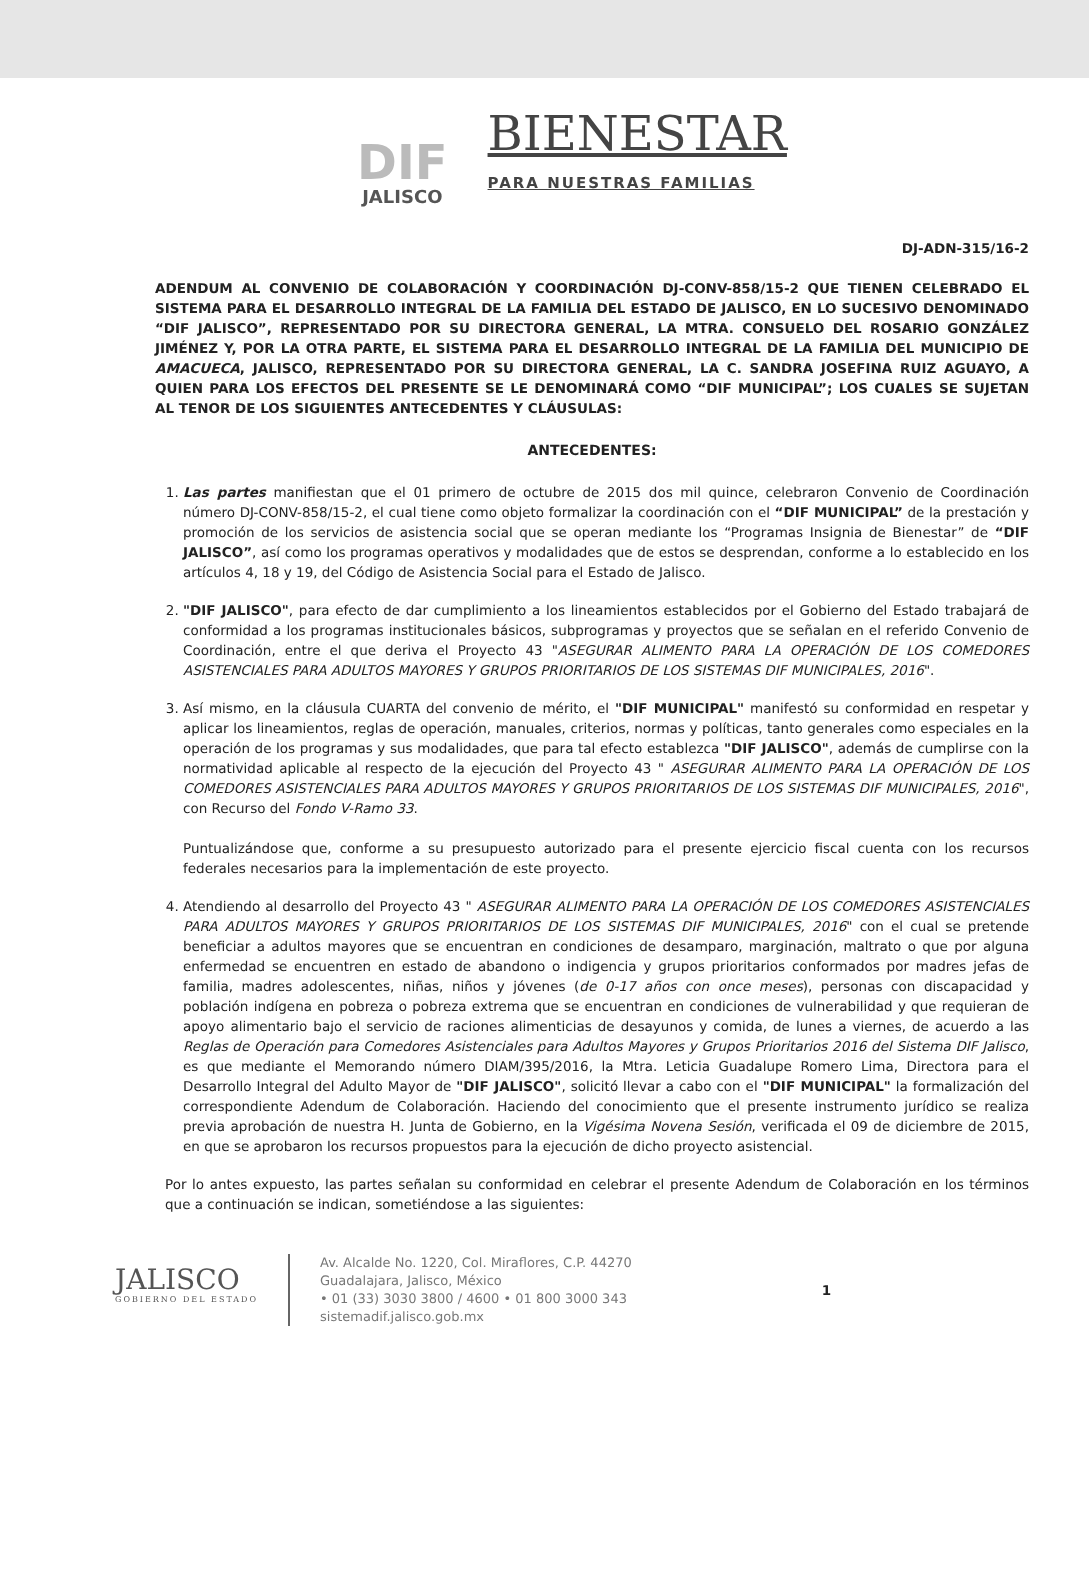DIF
JALISCO
BIENESTAR
PARA NUESTRAS FAMILIAS
DJ-ADN-315/16-2
ADENDUM AL CONVENIO DE COLABORACIÓN Y COORDINACIÓN DJ-CONV-858/15-2 QUE TIENEN CELEBRADO EL SISTEMA PARA EL DESARROLLO INTEGRAL DE LA FAMILIA DEL ESTADO DE JALISCO, EN LO SUCESIVO DENOMINADO “DIF JALISCO”, REPRESENTADO POR SU DIRECTORA GENERAL, LA MTRA. CONSUELO DEL ROSARIO GONZÁLEZ JIMÉNEZ Y, POR LA OTRA PARTE, EL SISTEMA PARA EL DESARROLLO INTEGRAL DE LA FAMILIA DEL MUNICIPIO DE AMACUECA, JALISCO, REPRESENTADO POR SU DIRECTORA GENERAL, LA C. SANDRA JOSEFINA RUIZ AGUAYO, A QUIEN PARA LOS EFECTOS DEL PRESENTE SE LE DENOMINARÁ COMO “DIF MUNICIPAL”; LOS CUALES SE SUJETAN AL TENOR DE LOS SIGUIENTES ANTECEDENTES Y CLÁUSULAS:
ANTECEDENTES:
1. Las partes manifiestan que el 01 primero de octubre de 2015 dos mil quince, celebraron Convenio de Coordinación número DJ-CONV-858/15-2, el cual tiene como objeto formalizar la coordinación con el “DIF MUNICIPAL” de la prestación y promoción de los servicios de asistencia social que se operan mediante los “Programas Insignia de Bienestar” de “DIF JALISCO”, así como los programas operativos y modalidades que de estos se desprendan, conforme a lo establecido en los artículos 4, 18 y 19, del Código de Asistencia Social para el Estado de Jalisco.
2. "DIF JALISCO", para efecto de dar cumplimiento a los lineamientos establecidos por el Gobierno del Estado trabajará de conformidad a los programas institucionales básicos, subprogramas y proyectos que se señalan en el referido Convenio de Coordinación, entre el que deriva el Proyecto 43 "ASEGURAR ALIMENTO PARA LA OPERACIÓN DE LOS COMEDORES ASISTENCIALES PARA ADULTOS MAYORES Y GRUPOS PRIORITARIOS DE LOS SISTEMAS DIF MUNICIPALES, 2016".
3. Así mismo, en la cláusula CUARTA del convenio de mérito, el "DIF MUNICIPAL" manifestó su conformidad en respetar y aplicar los lineamientos, reglas de operación, manuales, criterios, normas y políticas, tanto generales como especiales en la operación de los programas y sus modalidades, que para tal efecto establezca "DIF JALISCO", además de cumplirse con la normatividad aplicable al respecto de la ejecución del Proyecto 43 " ASEGURAR ALIMENTO PARA LA OPERACIÓN DE LOS COMEDORES ASISTENCIALES PARA ADULTOS MAYORES Y GRUPOS PRIORITARIOS DE LOS SISTEMAS DIF MUNICIPALES, 2016", con Recurso del Fondo V-Ramo 33.
Puntualizándose que, conforme a su presupuesto autorizado para el presente ejercicio fiscal cuenta con los recursos federales necesarios para la implementación de este proyecto.
4. Atendiendo al desarrollo del Proyecto 43 " ASEGURAR ALIMENTO PARA LA OPERACIÓN DE LOS COMEDORES ASISTENCIALES PARA ADULTOS MAYORES Y GRUPOS PRIORITARIOS DE LOS SISTEMAS DIF MUNICIPALES, 2016" con el cual se pretende beneficiar a adultos mayores que se encuentran en condiciones de desamparo, marginación, maltrato o que por alguna enfermedad se encuentren en estado de abandono o indigencia y grupos prioritarios conformados por madres jefas de familia, madres adolescentes, niñas, niños y jóvenes (de 0-17 años con once meses), personas con discapacidad y población indígena en pobreza o pobreza extrema que se encuentran en condiciones de vulnerabilidad y que requieran de apoyo alimentario bajo el servicio de raciones alimenticias de desayunos y comida, de lunes a viernes, de acuerdo a las Reglas de Operación para Comedores Asistenciales para Adultos Mayores y Grupos Prioritarios 2016 del Sistema DIF Jalisco, es que mediante el Memorando número DIAM/395/2016, la Mtra. Leticia Guadalupe Romero Lima, Directora para el Desarrollo Integral del Adulto Mayor de "DIF JALISCO", solicitó llevar a cabo con el "DIF MUNICIPAL" la formalización del correspondiente Adendum de Colaboración. Haciendo del conocimiento que el presente instrumento jurídico se realiza previa aprobación de nuestra H. Junta de Gobierno, en la Vigésima Novena Sesión, verificada el 09 de diciembre de 2015, en que se aprobaron los recursos propuestos para la ejecución de dicho proyecto asistencial.
Por lo antes expuesto, las partes señalan su conformidad en celebrar el presente Adendum de Colaboración en los términos que a continuación se indican, sometiéndose a las siguientes:
JALISCO
GOBIERNO DEL ESTADO
Av. Alcalde No. 1220, Col. Miraflores, C.P. 44270
Guadalajara, Jalisco, México
• 01 (33) 3030 3800 / 4600 • 01 800 3000 343
sistemadif.jalisco.gob.mx
1